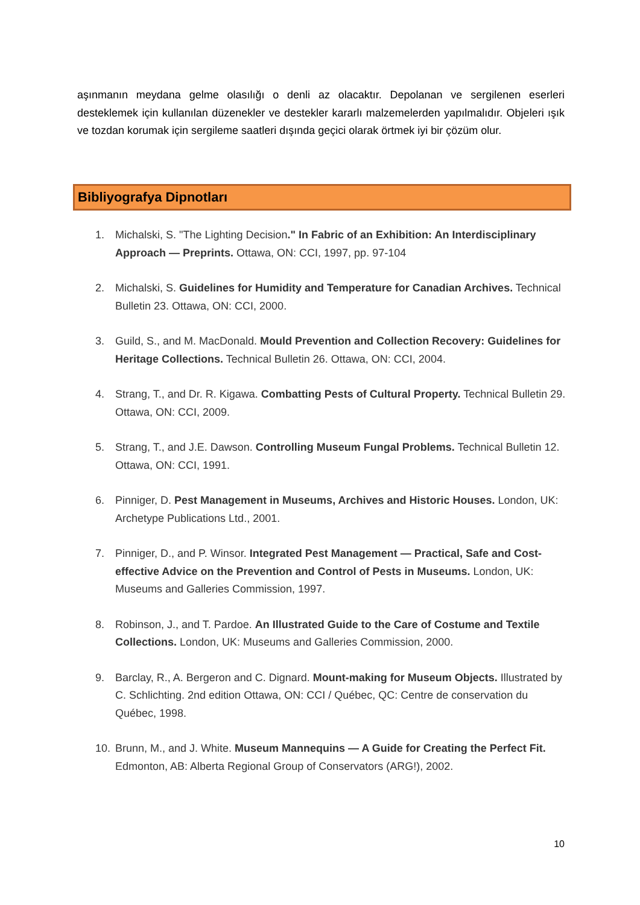aşınmanın meydana gelme olasılığı o denli az olacaktır. Depolanan ve sergilenen eserleri desteklemek için kullanılan düzenekler ve destekler kararlı malzemelerden yapılmalıdır. Objeleri ışık ve tozdan korumak için sergileme saatleri dışında geçici olarak örtmek iyi bir çözüm olur.
Bibliyografya Dipnotları
1. Michalski, S. "The Lighting Decision." In Fabric of an Exhibition: An Interdisciplinary Approach — Preprints. Ottawa, ON: CCI, 1997, pp. 97-104
2. Michalski, S. Guidelines for Humidity and Temperature for Canadian Archives. Technical Bulletin 23. Ottawa, ON: CCI, 2000.
3. Guild, S., and M. MacDonald. Mould Prevention and Collection Recovery: Guidelines for Heritage Collections. Technical Bulletin 26. Ottawa, ON: CCI, 2004.
4. Strang, T., and Dr. R. Kigawa. Combatting Pests of Cultural Property. Technical Bulletin 29. Ottawa, ON: CCI, 2009.
5. Strang, T., and J.E. Dawson. Controlling Museum Fungal Problems. Technical Bulletin 12. Ottawa, ON: CCI, 1991.
6. Pinniger, D. Pest Management in Museums, Archives and Historic Houses. London, UK: Archetype Publications Ltd., 2001.
7. Pinniger, D., and P. Winsor. Integrated Pest Management — Practical, Safe and Cost-effective Advice on the Prevention and Control of Pests in Museums. London, UK: Museums and Galleries Commission, 1997.
8. Robinson, J., and T. Pardoe. An Illustrated Guide to the Care of Costume and Textile Collections. London, UK: Museums and Galleries Commission, 2000.
9. Barclay, R., A. Bergeron and C. Dignard. Mount-making for Museum Objects. Illustrated by C. Schlichting. 2nd edition Ottawa, ON: CCI / Québec, QC: Centre de conservation du Québec, 1998.
10. Brunn, M., and J. White. Museum Mannequins — A Guide for Creating the Perfect Fit. Edmonton, AB: Alberta Regional Group of Conservators (ARG!), 2002.
10